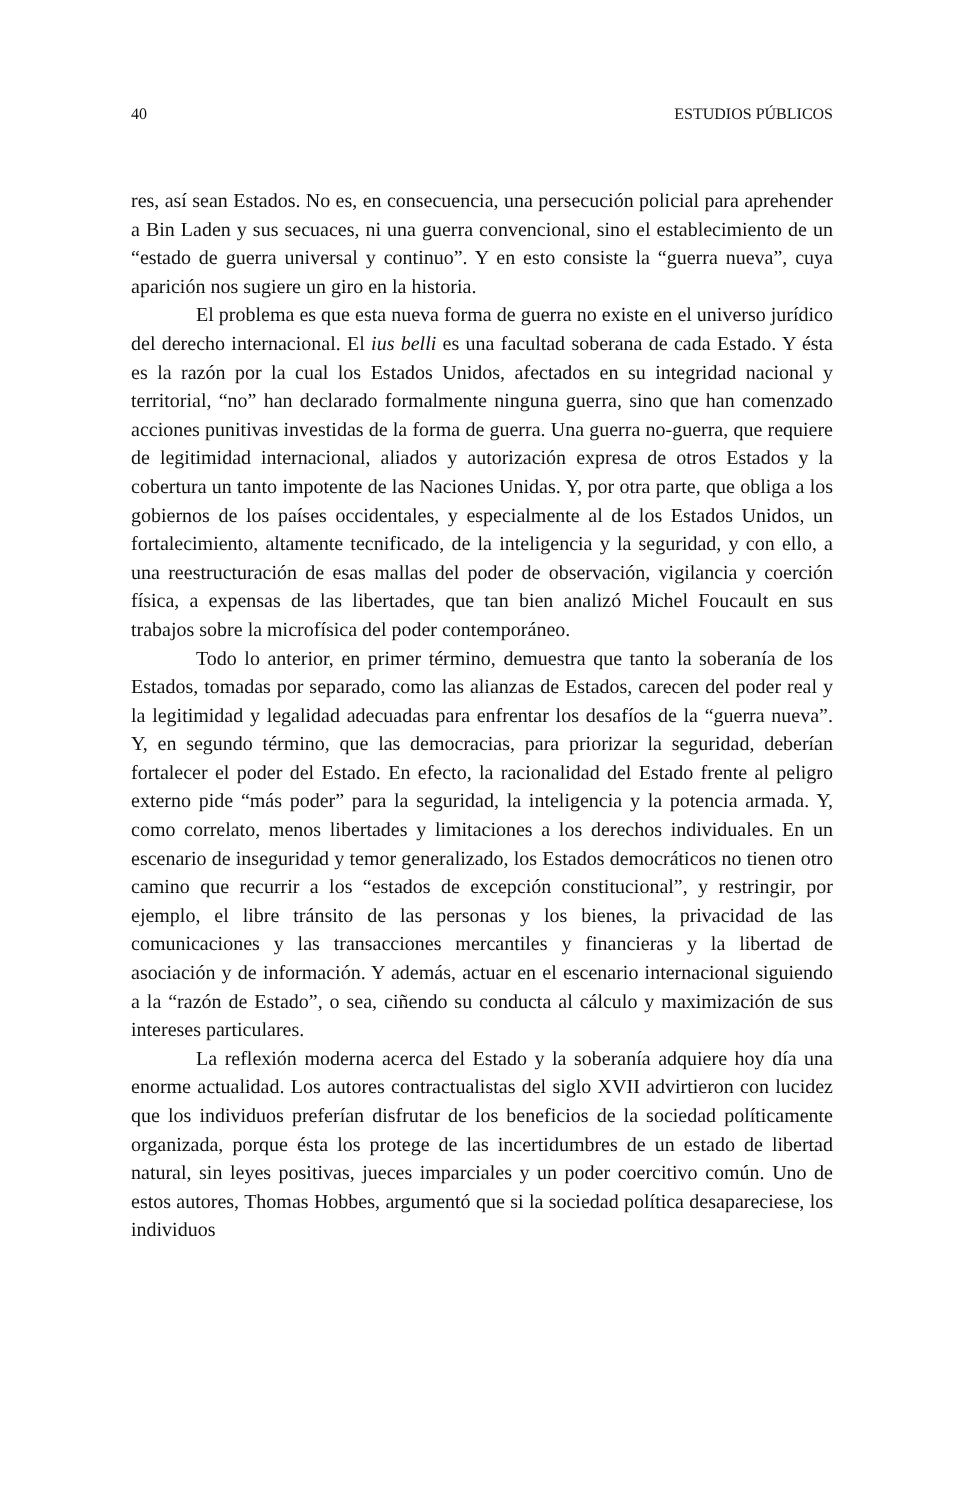40 ESTUDIOS PÚBLICOS
res, así sean Estados. No es, en consecuencia, una persecución policial para aprehender a Bin Laden y sus secuaces, ni una guerra convencional, sino el establecimiento de un “estado de guerra universal y continuo”. Y en esto consiste la “guerra nueva”, cuya aparición nos sugiere un giro en la historia.
El problema es que esta nueva forma de guerra no existe en el universo jurídico del derecho internacional. El ius belli es una facultad soberana de cada Estado. Y ésta es la razón por la cual los Estados Unidos, afectados en su integridad nacional y territorial, “no” han declarado formalmente ninguna guerra, sino que han comenzado acciones punitivas investidas de la forma de guerra. Una guerra no-guerra, que requiere de legitimidad internacional, aliados y autorización expresa de otros Estados y la cobertura un tanto impotente de las Naciones Unidas. Y, por otra parte, que obliga a los gobiernos de los países occidentales, y especialmente al de los Estados Unidos, un fortalecimiento, altamente tecnificado, de la inteligencia y la seguridad, y con ello, a una reestructuración de esas mallas del poder de observación, vigilancia y coerción física, a expensas de las libertades, que tan bien analizó Michel Foucault en sus trabajos sobre la microfísica del poder contemporáneo.
Todo lo anterior, en primer término, demuestra que tanto la soberanía de los Estados, tomadas por separado, como las alianzas de Estados, carecen del poder real y la legitimidad y legalidad adecuadas para enfrentar los desafíos de la “guerra nueva”. Y, en segundo término, que las democracias, para priorizar la seguridad, deberían fortalecer el poder del Estado. En efecto, la racionalidad del Estado frente al peligro externo pide “más poder” para la seguridad, la inteligencia y la potencia armada. Y, como correlato, menos libertades y limitaciones a los derechos individuales. En un escenario de inseguridad y temor generalizado, los Estados democráticos no tienen otro camino que recurrir a los “estados de excepción constitucional”, y restringir, por ejemplo, el libre tránsito de las personas y los bienes, la privacidad de las comunicaciones y las transacciones mercantiles y financieras y la libertad de asociación y de información. Y además, actuar en el escenario internacional siguiendo a la “razón de Estado”, o sea, ciñendo su conducta al cálculo y maximización de sus intereses particulares.
La reflexión moderna acerca del Estado y la soberanía adquiere hoy día una enorme actualidad. Los autores contractualistas del siglo XVII advirtieron con lucidez que los individuos preferían disfrutar de los beneficios de la sociedad políticamente organizada, porque ésta los protege de las incertidumbres de un estado de libertad natural, sin leyes positivas, jueces imparciales y un poder coercitivo común. Uno de estos autores, Thomas Hobbes, argumentó que si la sociedad política desapareciese, los individuos